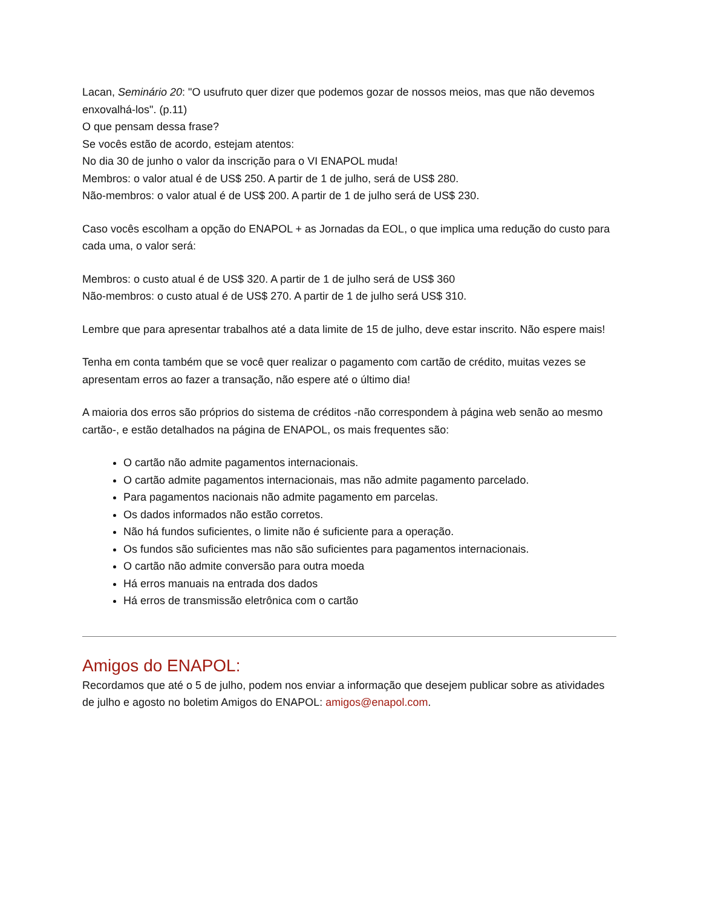Lacan, Seminário 20: "O usufruto quer dizer que podemos gozar de nossos meios, mas que não devemos enxovalhá-los". (p.11)
O que pensam dessa frase?
Se vocês estão de acordo, estejam atentos:
No dia 30 de junho o valor da inscrição para o VI ENAPOL muda!
Membros: o valor atual é de US$ 250. A partir de 1 de julho, será de US$ 280.
Não-membros: o valor atual é de US$ 200. A partir de 1 de julho será de US$ 230.
Caso vocês escolham a opção do ENAPOL + as Jornadas da EOL, o que implica uma redução do custo para cada uma, o valor será:
Membros: o custo atual é de US$ 320. A partir de 1 de julho será de US$ 360
Não-membros: o custo atual é de US$ 270. A partir de 1 de julho será US$ 310.
Lembre que para apresentar trabalhos até a data limite de 15 de julho, deve estar inscrito. Não espere mais!
Tenha em conta também que se você quer realizar o pagamento com cartão de crédito, muitas vezes se apresentam erros ao fazer a transação, não espere até o último dia!
A maioria dos erros são próprios do sistema de créditos -não correspondem à página web senão ao mesmo cartão-, e estão detalhados na página de ENAPOL, os mais frequentes são:
O cartão não admite pagamentos internacionais.
O cartão admite pagamentos internacionais, mas não admite pagamento parcelado.
Para pagamentos nacionais não admite pagamento em parcelas.
Os dados informados não estão corretos.
Não há fundos suficientes, o limite não é suficiente para a operação.
Os fundos são suficientes mas não são suficientes para pagamentos internacionais.
O cartão não admite conversão para outra moeda
Há erros manuais na entrada dos dados
Há erros de transmissão eletrônica com o cartão
Amigos do ENAPOL:
Recordamos que até o 5 de julho, podem nos enviar a informação que desejem publicar sobre as atividades de julho e agosto no boletim Amigos do ENAPOL: amigos@enapol.com.